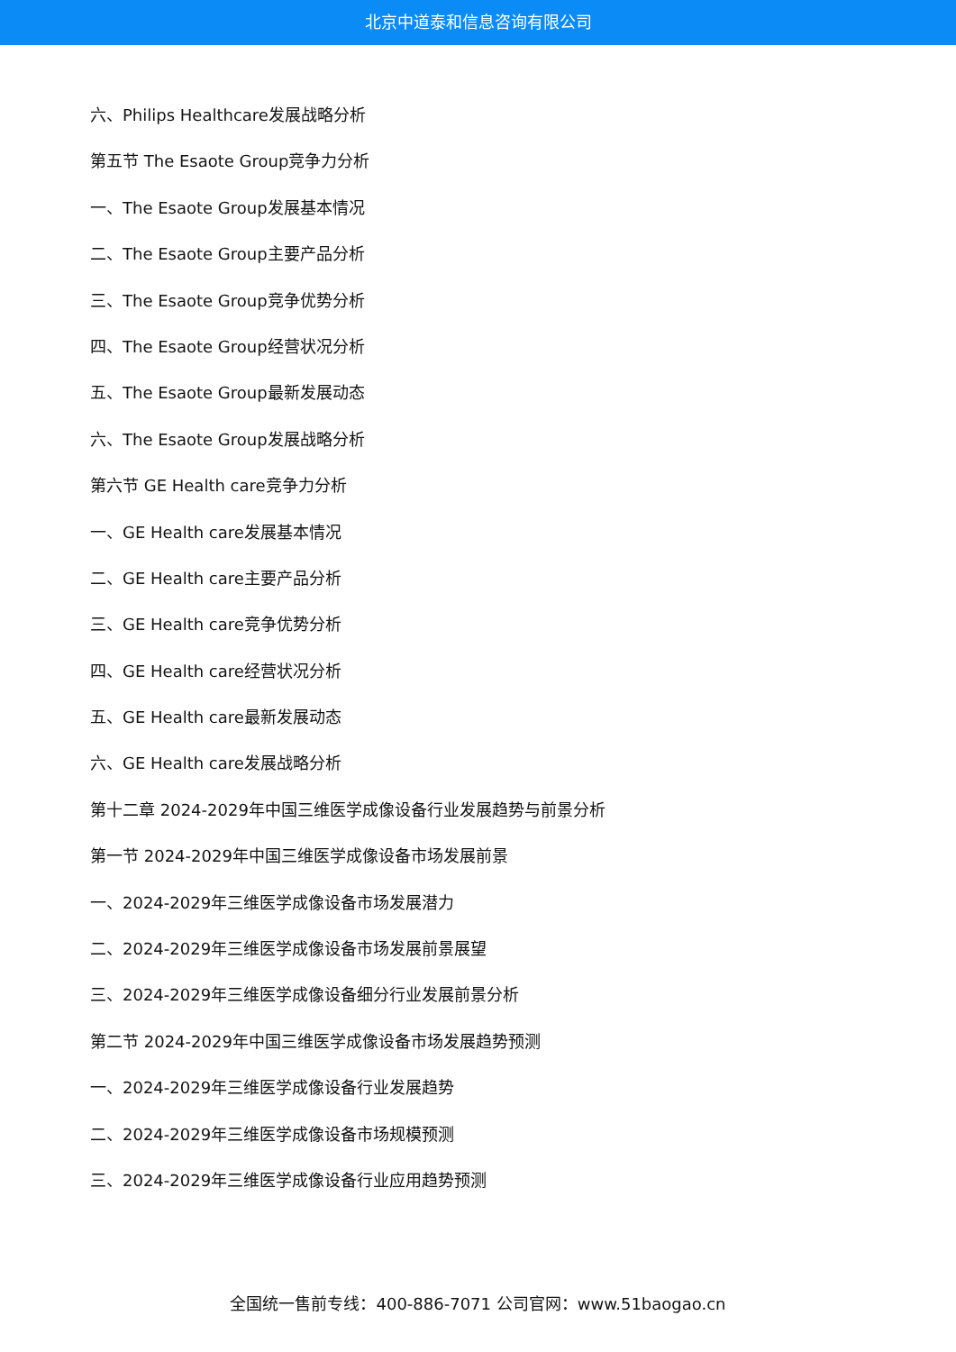北京中道泰和信息咨询有限公司
六、Philips Healthcare发展战略分析
第五节 The Esaote Group竞争力分析
一、The Esaote Group发展基本情况
二、The Esaote Group主要产品分析
三、The Esaote Group竞争优势分析
四、The Esaote Group经营状况分析
五、The Esaote Group最新发展动态
六、The Esaote Group发展战略分析
第六节 GE Health care竞争力分析
一、GE Health care发展基本情况
二、GE Health care主要产品分析
三、GE Health care竞争优势分析
四、GE Health care经营状况分析
五、GE Health care最新发展动态
六、GE Health care发展战略分析
第十二章 2024-2029年中国三维医学成像设备行业发展趋势与前景分析
第一节 2024-2029年中国三维医学成像设备市场发展前景
一、2024-2029年三维医学成像设备市场发展潜力
二、2024-2029年三维医学成像设备市场发展前景展望
三、2024-2029年三维医学成像设备细分行业发展前景分析
第二节 2024-2029年中国三维医学成像设备市场发展趋势预测
一、2024-2029年三维医学成像设备行业发展趋势
二、2024-2029年三维医学成像设备市场规模预测
三、2024-2029年三维医学成像设备行业应用趋势预测
全国统一售前专线：400-886-7071 公司官网：www.51baogao.cn